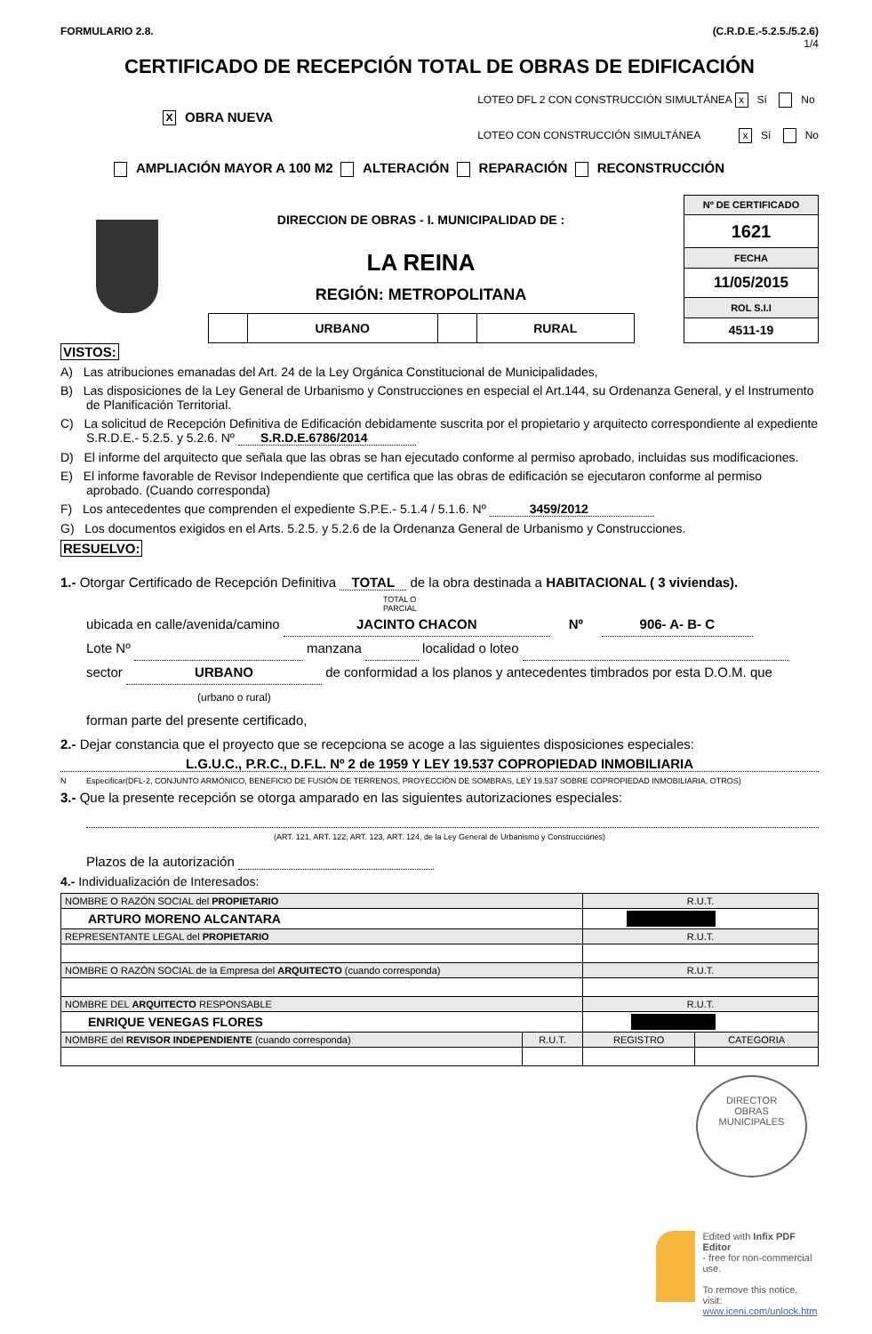FORMULARIO 2.8. (C.R.D.E.-5.2.5./5.2.6)
1/4
CERTIFICADO DE RECEPCIÓN TOTAL DE OBRAS DE EDIFICACIÓN
X OBRA NUEVA
LOTEO DFL 2 CON CONSTRUCCIÓN SIMULTÁNEA x Sí No
LOTEO CON CONSTRUCCIÓN SIMULTÁNEA x Sí No
AMPLIACIÓN MAYOR A 100 M2 ALTERACIÓN REPARACIÓN RECONSTRUCCIÓN
DIRECCION DE OBRAS - I. MUNICIPALIDAD DE :
LA REINA
REGIÓN: METROPOLITANA
| | URBANO | | RURAL |
| Nº DE CERTIFICADO |
| 1621 |
| FECHA |
| 11/05/2015 |
| ROL S.I.I |
| 4511-19 |
VISTOS:
A) Las atribuciones emanadas del Art. 24 de la Ley Orgánica Constitucional de Municipalidades,
B) Las disposiciones de la Ley General de Urbanismo y Construcciones en especial el Art.144, su Ordenanza General, y el Instrumento de Planificación Territorial.
C) La solicitud de Recepción Definitiva de Edificación debidamente suscrita por el propietario y arquitecto correspondiente al expediente S.R.D.E.- 5.2.5. y 5.2.6. Nº S.R.D.E.6786/2014
D) El informe del arquitecto que señala que las obras se han ejecutado conforme al permiso aprobado, incluidas sus modificaciones.
E) El informe favorable de Revisor Independiente que certifica que las obras de edificación se ejecutaron conforme al permiso aprobado. (Cuando corresponda)
F) Los antecedentes que comprenden el expediente S.P.E.- 5.1.4 / 5.1.6. Nº 3459/2012
G) Los documentos exigidos en el Arts. 5.2.5. y 5.2.6 de la Ordenanza General de Urbanismo y Construcciones.
RESUELVO:
1.- Otorgar Certificado de Recepción Definitiva TOTAL de la obra destinada a HABITACIONAL ( 3 viviendas).
TOTAL O
PARCIAL
ubicada en calle/avenida/camino JACINTO CHACON Nº 906- A- B- C
Lote Nº manzana localidad o loteo
sector URBANO de conformidad a los planos y antecedentes timbrados por esta D.O.M. que
(urbano o rural)
forman parte del presente certificado,
2.- Dejar constancia que el proyecto que se recepciona se acoge a las siguientes disposiciones especiales:
L.G.U.C., P.R.C., D.F.L. Nº 2 de 1959 Y LEY 19.537 COPROPIEDAD INMOBILIARIA
N Especificar(DFL-2, CONJUNTO ARMÓNICO, BENEFICIO DE FUSIÓN DE TERRENOS, PROYECCIÓN DE SOMBRAS, LEY 19.537 SOBRE COPROPIEDAD INMOBILIARIA, OTROS)
3.- Que la presente recepción se otorga amparado en las siguientes autorizaciones especiales:
(ART. 121, ART. 122, ART. 123, ART. 124, de la Ley General de Urbanismo y Construcciónes)
Plazos de la autorización
4.- Individualización de Interesados:
| NOMBRE O RAZÓN SOCIAL del PROPIETARIO | | R.U.T. | |
| ARTURO MORENO ALCANTARA | | | |
| REPRESENTANTE LEGAL del PROPIETARIO | | R.U.T. | |
| NOMBRE O RAZÓN SOCIAL de la Empresa del ARQUITECTO (cuando corresponda) | | R.U.T. | |
| NOMBRE DEL ARQUITECTO RESPONSABLE | | R.U.T. | |
| ENRIQUE VENEGAS FLORES | | | |
| NOMBRE del REVISOR INDEPENDIENTE (cuando corresponda) | R.U.T. | REGISTRO | CATEGORIA |
DIRECTOR
OBRAS
MUNICIPALES
Edited with Infix PDF Editor
- free for non-commercial use.
To remove this notice, visit:
www.iceni.com/unlock.htm